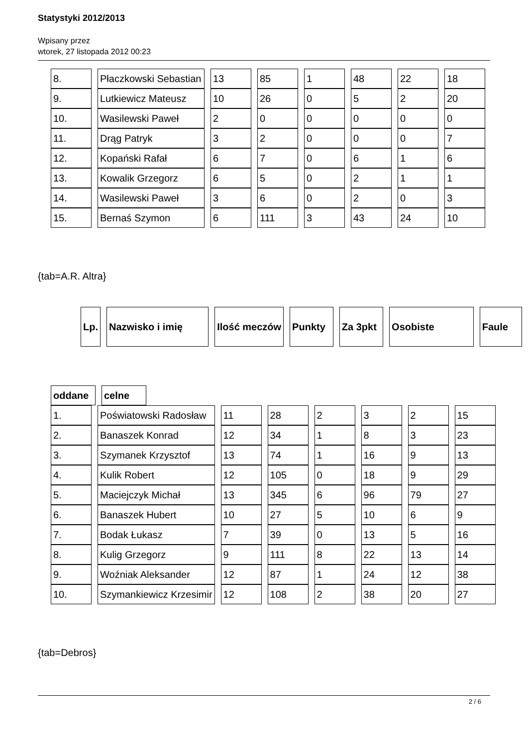Statystyki 2012/2013
Wpisany przez
wtorek, 27 listopada 2012 00:23
| 8. | Płaczkowski Sebastian | 13 | 85 | 1 | 48 | 22 | 18 |
| 9. | Lutkiewicz Mateusz | 10 | 26 | 0 | 5 | 2 | 20 |
| 10. | Wasilewski Paweł | 2 | 0 | 0 | 0 | 0 | 0 |
| 11. | Drąg Patryk | 3 | 2 | 0 | 0 | 0 | 7 |
| 12. | Kopański Rafał | 6 | 7 | 0 | 6 | 1 | 6 |
| 13. | Kowalik Grzegorz | 6 | 5 | 0 | 2 | 1 | 1 |
| 14. | Wasilewski Paweł | 3 | 6 | 0 | 2 | 0 | 3 |
| 15. | Bernaś Szymon | 6 | 111 | 3 | 43 | 24 | 10 |
{tab=A.R. Altra}
| Lp. | Nazwisko i imię | Ilość meczów | Punkty | Za 3pkt | Osobiste | Faule |
| --- | --- | --- | --- | --- | --- | --- |
| oddane | celne |
| --- | --- |
| 1. | Poświatowski Radosław | 11 | 28 | 2 | 3 | 2 | 15 |
| 2. | Banaszek Konrad | 12 | 34 | 1 | 8 | 3 | 23 |
| 3. | Szymanek Krzysztof | 13 | 74 | 1 | 16 | 9 | 13 |
| 4. | Kulik Robert | 12 | 105 | 0 | 18 | 9 | 29 |
| 5. | Maciejczyk Michał | 13 | 345 | 6 | 96 | 79 | 27 |
| 6. | Banaszek Hubert | 10 | 27 | 5 | 10 | 6 | 9 |
| 7. | Bodak Łukasz | 7 | 39 | 0 | 13 | 5 | 16 |
| 8. | Kulig Grzegorz | 9 | 111 | 8 | 22 | 13 | 14 |
| 9. | Woźniak Aleksander | 12 | 87 | 1 | 24 | 12 | 38 |
| 10. | Szymankiewicz Krzesimir | 12 | 108 | 2 | 38 | 20 | 27 |
{tab=Debros}
2 / 6